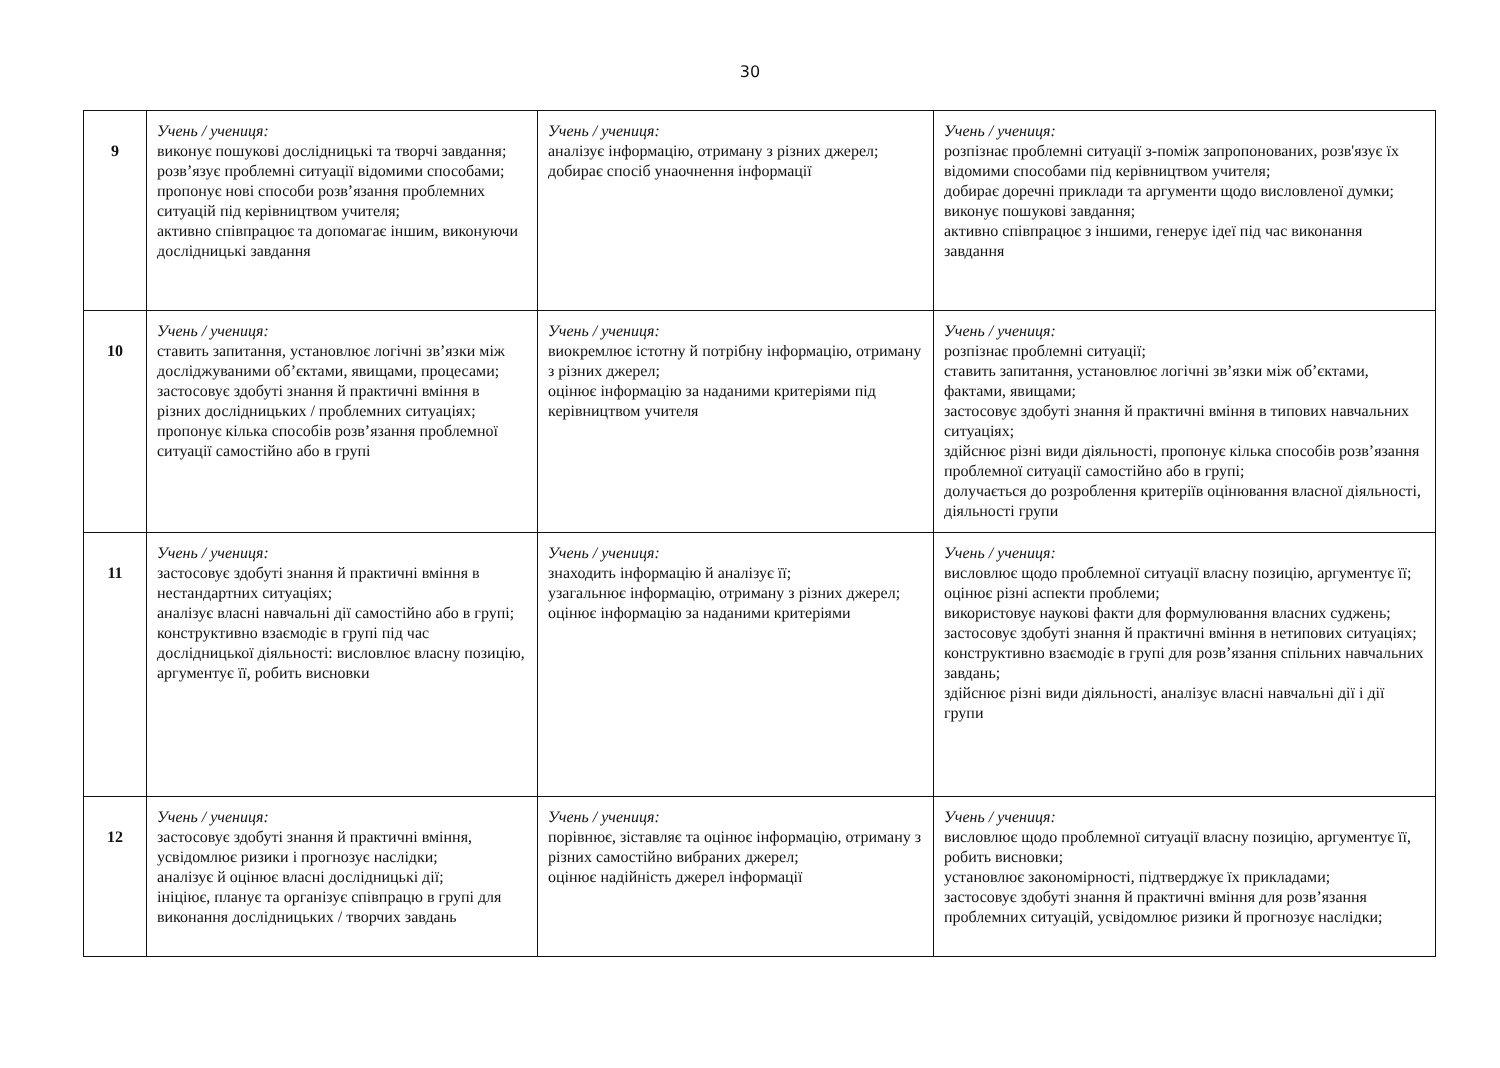30
| 9 | Учень / учениця: виконує пошукові дослідницькі та творчі завдання; розв’язує проблемні ситуації відомими способами; пропонує нові способи розв’язання проблемних ситуацій під керівництвом учителя; активно співпрацює та допомагає іншим, виконуючи дослідницькі завдання | Учень / учениця: аналізує інформацію, отриману з різних джерел; добирає спосіб унаочнення інформації | Учень / учениця: розпізнає проблемні ситуації з-поміж запропонованих, розв'язує їх відомими способами під керівництвом учителя; добирає доречні приклади та аргументи щодо висловленої думки; виконує пошукові завдання; активно співпрацює з іншими, генерує ідеї під час виконання завдання |
| 10 | Учень / учениця: ставить запитання, установлює логічні зв’язки між досліджуваними об’єктами, явищами, процесами; застосовує здобуті знання й практичні вміння в різних дослідницьких / проблемних ситуаціях; пропонує кілька способів розв’язання проблемної ситуації самостійно або в групі | Учень / учениця: виокремлює істотну й потрібну інформацію, отриману з різних джерел; оцінює інформацію за наданими критеріями під керівництвом учителя | Учень / учениця: розпізнає проблемні ситуації; ставить запитання, установлює логічні зв’язки між об’єктами, фактами, явищами; застосовує здобуті знання й практичні вміння в типових навчальних ситуаціях; здійснює різні види діяльності, пропонує кілька способів розв’язання проблемної ситуації самостійно або в групі; долучається до розроблення критеріїв оцінювання власної діяльності, діяльності групи |
| 11 | Учень / учениця: застосовує здобуті знання й практичні вміння в нестандартних ситуаціях; аналізує власні навчальні дії самостійно або в групі; конструктивно взаємодіє в групі під час дослідницької діяльності: висловлює власну позицію, аргументує її, робить висновки | Учень / учениця: знаходить інформацію й аналізує її; узагальнює інформацію, отриману з різних джерел; оцінює інформацію за наданими критеріями | Учень / учениця: висловлює щодо проблемної ситуації власну позицію, аргументує її; оцінює різні аспекти проблеми; використовує наукові факти для формулювання власних суджень; застосовує здобуті знання й практичні вміння в нетипових ситуаціях; конструктивно взаємодіє в групі для розв’язання спільних навчальних завдань; здійснює різні види діяльності, аналізує власні навчальні дії і дії групи |
| 12 | Учень / учениця: застосовує здобуті знання й практичні вміння, усвідомлює ризики і прогнозує наслідки; аналізує й оцінює власні дослідницькі дії; ініціює, планує та організує співпрацю в групі для виконання дослідницьких / творчих завдань | Учень / учениця: порівнює, зіставляє та оцінює інформацію, отриману з різних самостійно вибраних джерел; оцінює надійність джерел інформації | Учень / учениця: висловлює щодо проблемної ситуації власну позицію, аргументує її, робить висновки; установлює закономірності, підтверджує їх прикладами; застосовує здобуті знання й практичні вміння для розв’язання проблемних ситуацій, усвідомлює ризики й прогнозує наслідки; |